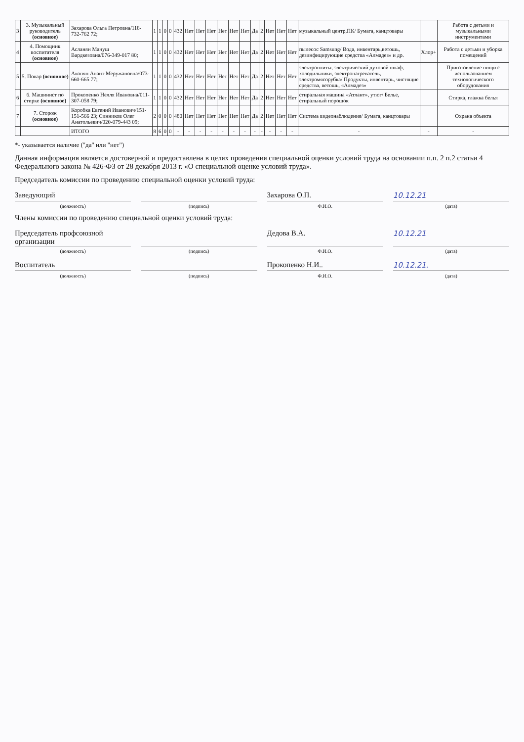| 3 | 3. Музыкальный руководитель (основное) | Захарова Ольга Петровна/118-732-762 72; | 1 | 1 | 0 | 0 | 432 | Нет | Нет | Нет | Нет | Нет | Нет | Да | 2 | Нет | Нет | Нет | музыкальный центр,ПК/ Бумага, канцтовары | | Работа с детьми и музыкальными инструментами |
| 4 | 4. Помощник воспитателя (основное) | Асланян Мануш Вардкезовна/076-349-017 80; | 1 | 1 | 0 | 0 | 432 | Нет | Нет | Нет | Нет | Нет | Нет | Да | 2 | Нет | Нет | Нет | пылесос Samsung/ Вода, инвентарь,ветошь, дезинфицирующие средства «Алмадез» и др. | Хлор+ | Работа с детьми и уборка помещений |
| 5 | 5. Повар (основное) | Акопян Анаит Меружановна/073-660-665 77; | 1 | 1 | 0 | 0 | 432 | Нет | Нет | Нет | Нет | Нет | Нет | Да | 2 | Нет | Нет | Нет | электроплиты, электрический духовой шкаф, холодильники, электронагреватель, электромясорубка/ Продукты, инвентарь, чистящие средства, ветошь, «Алмадез» | | Приготовление пищи с использованием технологического оборудования |
| 6 | 6. Машинист по стирке (основное) | Прокопенко Нелля Ивановна/011-307-058 79; | 1 | 1 | 0 | 0 | 432 | Нет | Нет | Нет | Нет | Нет | Нет | Да | 2 | Нет | Нет | Нет | стиральная машина «Атлант», утюг/ Белье, стиральный порошок | | Стирка, глажка белья |
| 7 | 7. Сторож (основное) | Коробка Евгений Иванович/151-151-566 23; Синников Олег Анатольевич/020-079-443 09; | 2 | 0 | 0 | 0 | 480 | Нет | Нет | Нет | Нет | Нет | Нет | Да | 2 | Нет | Нет | Нет | Система видеонаблюдения/ Бумага, канцтовары | | Охрана объекта |
| | | ИТОГО | 8 | 6 | 0 | 0 | - | - | - | - | - | - | - | - | - | - | - | - | - | - | - |
*- указывается наличие ("да" или "нет")
Данная информация является достоверной и предоставлена в целях проведения специальной оценки условий труда на основании п.п. 2 п.2 статьи 4 Федерального закона № 426-ФЗ от 28 декабря 2013 г. «О специальной оценке условий труда».
Председатель комиссии по проведению специальной оценки условий труда:
Заведующий Захарова О.П. 10.12.21
(должность) (подпись) Ф.И.О. (дата)
Члены комиссии по проведению специальной оценки условий труда:
Председатель профсоюзной организации
Дедова В.А. 10.12.21
(должность) (подпись) Ф.И.О. (дата)
Воспитатель Прокопенко Н.И.. 10.12.21.
(должность) (подпись) Ф.И.О. (дата)